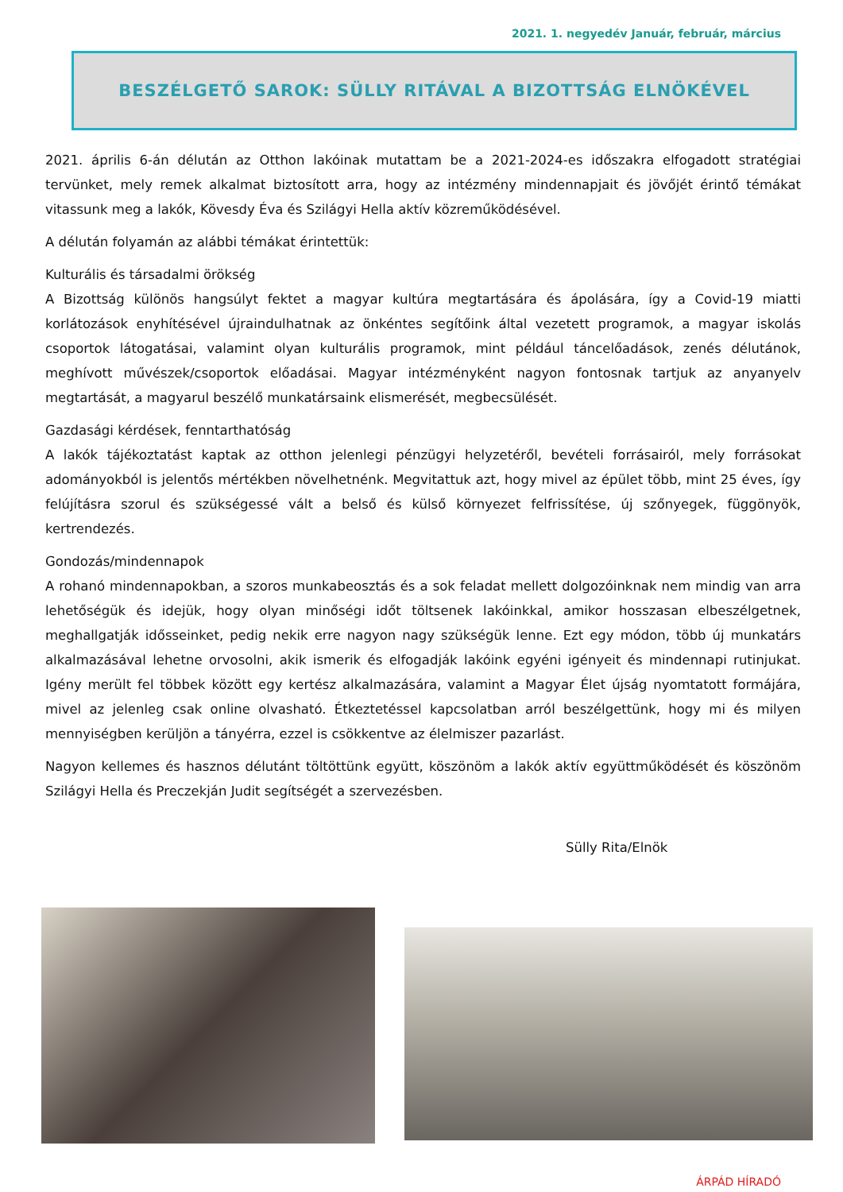2021. 1. negyedév Január, február, március
BESZÉLGETŐ SAROK: SÜLLY RITÁVAL A BIZOTTSÁG ELNÖKÉVEL
2021. április 6-án délután az Otthon lakóinak mutattam be a 2021-2024-es időszakra elfogadott stratégiai tervünket, mely remek alkalmat biztosított arra, hogy az intézmény mindennapjait és jövőjét érintő témákat vitassunk meg a lakók, Kövesdy Éva és Szilágyi Hella aktív közreműködésével.
A délután folyamán az alábbi témákat érintettük:
Kulturális és társadalmi örökség
A Bizottság különös hangsúlyt fektet a magyar kultúra megtartására és ápolására, így a Covid-19 miatti korlátozások enyhítésével újraindulhatnak az önkéntes segítőink által vezetett programok, a magyar iskolás csoportok látogatásai, valamint olyan kulturális programok, mint például táncelőadások, zenés délutánok, meghívott művészek/csoportok előadásai. Magyar intézményként nagyon fontosnak tartjuk az anyanyelv megtartását, a magyarul beszélő munkatársaink elismerését, megbecsülését.
Gazdasági kérdések, fenntarthatóság
A lakók tájékoztatást kaptak az otthon jelenlegi pénzügyi helyzetéről, bevételi forrásairól, mely forrásokat adományokból is jelentős mértékben növelhetnénk. Megvitattuk azt, hogy mivel az épület több, mint 25 éves, így felújításra szorul és szükségessé vált a belső és külső környezet felfrissítése, új szőnyegek, függönyök, kertrendezés.
Gondozás/mindennapok
A rohanó mindennapokban, a szoros munkabeosztás és a sok feladat mellett dolgozóinknak nem mindig van arra lehetőségük és idejük, hogy olyan minőségi időt töltsenek lakóinkkal, amikor hosszasan elbeszélgetnek, meghallgatják idősseinket, pedig nekik erre nagyon nagy szükségük lenne. Ezt egy módon, több új munkatárs alkalmazásával lehetne orvosolni, akik ismerik és elfogadják lakóink egyéni igényeit és mindennapi rutinjukat. Igény merült fel többek között egy kertész alkalmazására, valamint a Magyar Élet újság nyomtatott formájára, mivel az jelenleg csak online olvasható. Étkeztetéssel kapcsolatban arról beszélgettünk, hogy mi és milyen mennyiségben kerüljön a tányérra, ezzel is csökkentve az élelmiszer pazarlást.
Nagyon kellemes és hasznos délutánt töltöttünk együtt, köszönöm a lakók aktív együttműködését és köszönöm Szilágyi Hella és Preczekján Judit segítségét a szervezésben.
Sülly Rita/Elnök
ÁRPÁD HÍRADÓ